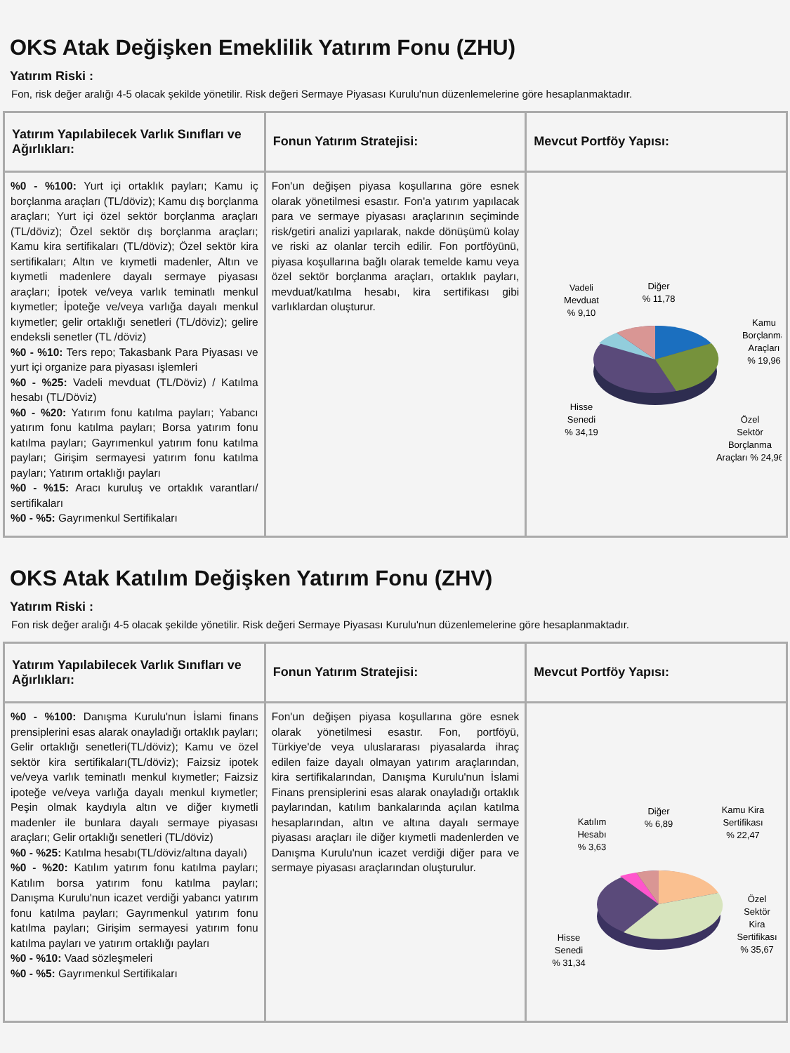OKS Atak Değişken Emeklilik Yatırım Fonu (ZHU)
Yatırım Riski :
Fon, risk değer aralığı 4-5 olacak şekilde yönetilir. Risk değeri Sermaye Piyasası Kurulu'nun düzenlemelerine göre hesaplanmaktadır.
| Yatırım Yapılabilecek Varlık Sınıfları ve Ağırlıkları: | Fonun Yatırım Stratejisi: | Mevcut Portföy Yapısı: |
| --- | --- | --- |
| %0 - %100: Yurt içi ortaklık payları; Kamu iç borçlanma araçları (TL/döviz); Kamu dış borçlanma araçları; Yurt içi özel sektör borçlanma araçları (TL/döviz); Özel sektör dış borçlanma araçları; Kamu kira sertifikaları (TL/döviz); Özel sektör kira sertifikaları; Altın ve kıymetli madenler, Altın ve kıymetli madenlere dayalı sermaye piyasası araçları; İpotek ve/veya varlık teminatlı menkul kıymetler; İpoteğe ve/veya varlığa dayalı menkul kıymetler; gelir ortaklığı senetleri (TL/döviz); gelire endeksli senetler (TL /döviz) %0 - %10: Ters repo; Takasbank Para Piyasası ve yurt içi organize para piyasası işlemleri %0 - %25: Vadeli mevduat (TL/Döviz) / Katılma hesabı (TL/Döviz) %0 - %20: Yatırım fonu katılma payları; Yabancı yatırım fonu katılma payları; Borsa yatırım fonu katılma payları; Gayrımenkul yatırım fonu katılma payları; Girişim sermayesi yatırım fonu katılma payları; Yatırım ortaklığı payları %0 - %15: Aracı kuruluş ve ortaklık varantları/ sertifikaları %0 - %5: Gayrımenkul Sertifikaları | Fon'un değişen piyasa koşullarına göre esnek olarak yönetilmesi esastır. Fon'a yatırım yapılacak para ve sermaye piyasası araçlarının seçiminde risk/getiri analizi yapılarak, nakde dönüşümü kolay ve riski az olanlar tercih edilir. Fon portföyünü, piyasa koşullarına bağlı olarak temelde kamu veya özel sektör borçlanma araçları, ortaklık payları, mevduat/katılma hesabı, kira sertifikası gibi varlıklardan oluşturur. | Vadeli Mevduat % 9,10 Diğer % 11,78 Kamu Borçlanma Araçları % 19,96 Hisse Senedi % 34,19 Özel Sektör Borçlanma Araçları % 24,96 |
OKS Atak Katılım Değişken Yatırım Fonu (ZHV)
Yatırım Riski :
Fon risk değer aralığı 4-5 olacak şekilde yönetilir. Risk değeri Sermaye Piyasası Kurulu'nun düzenlemelerine göre hesaplanmaktadır.
| Yatırım Yapılabilecek Varlık Sınıfları ve Ağırlıkları: | Fonun Yatırım Stratejisi: | Mevcut Portföy Yapısı: |
| --- | --- | --- |
| %0 - %100: Danışma Kurulu'nun İslami finans prensiplerini esas alarak onayladığı ortaklık payları; Gelir ortaklığı senetleri(TL/döviz); Kamu ve özel sektör kira sertifikaları(TL/döviz); Faizsiz ipotek ve/veya varlık teminatlı menkul kıymetler; Faizsiz ipoteğe ve/veya varlığa dayalı menkul kıymetler; Peşin olmak kaydıyla altın ve diğer kıymetli madenler ile bunlara dayalı sermaye piyasası araçları; Gelir ortaklığı senetleri (TL/döviz) %0 - %25: Katılma hesabı(TL/döviz/altına dayalı) %0 - %20: Katılım yatırım fonu katılma payları; Katılım borsa yatırım fonu katılma payları; Danışma Kurulu'nun icazet verdiği yabancı yatırım fonu katılma payları; Gayrımenkul yatırım fonu katılma payları; Girişim sermayesi yatırım fonu katılma payları ve yatırım ortaklığı payları %0 - %10: Vaad sözleşmeleri %0 - %5: Gayrımenkul Sertifikaları | Fon'un değişen piyasa koşullarına göre esnek olarak yönetilmesi esastır. Fon, portföyü, Türkiye'de veya uluslararası piyasalarda ihraç edilen faize dayalı olmayan yatırım araçlarından, kira sertifikalarından, Danışma Kurulu'nun İslami Finans prensiplerini esas alarak onayladığı ortaklık paylarından, katılım bankalarında açılan katılma hesaplarından, altın ve altına dayalı sermaye piyasası araçları ile diğer kıymetli madenlerden ve Danışma Kurulu'nun icazet verdiği diğer para ve sermaye piyasası araçlarından oluşturulur. | Katılım Hesabı % 3,63 Diğer % 6,89 Kamu Kira Sertifikası % 22,47 Hisse Senedi % 31,34 Özel Sektör Kira Sertifikası % 35,67 |